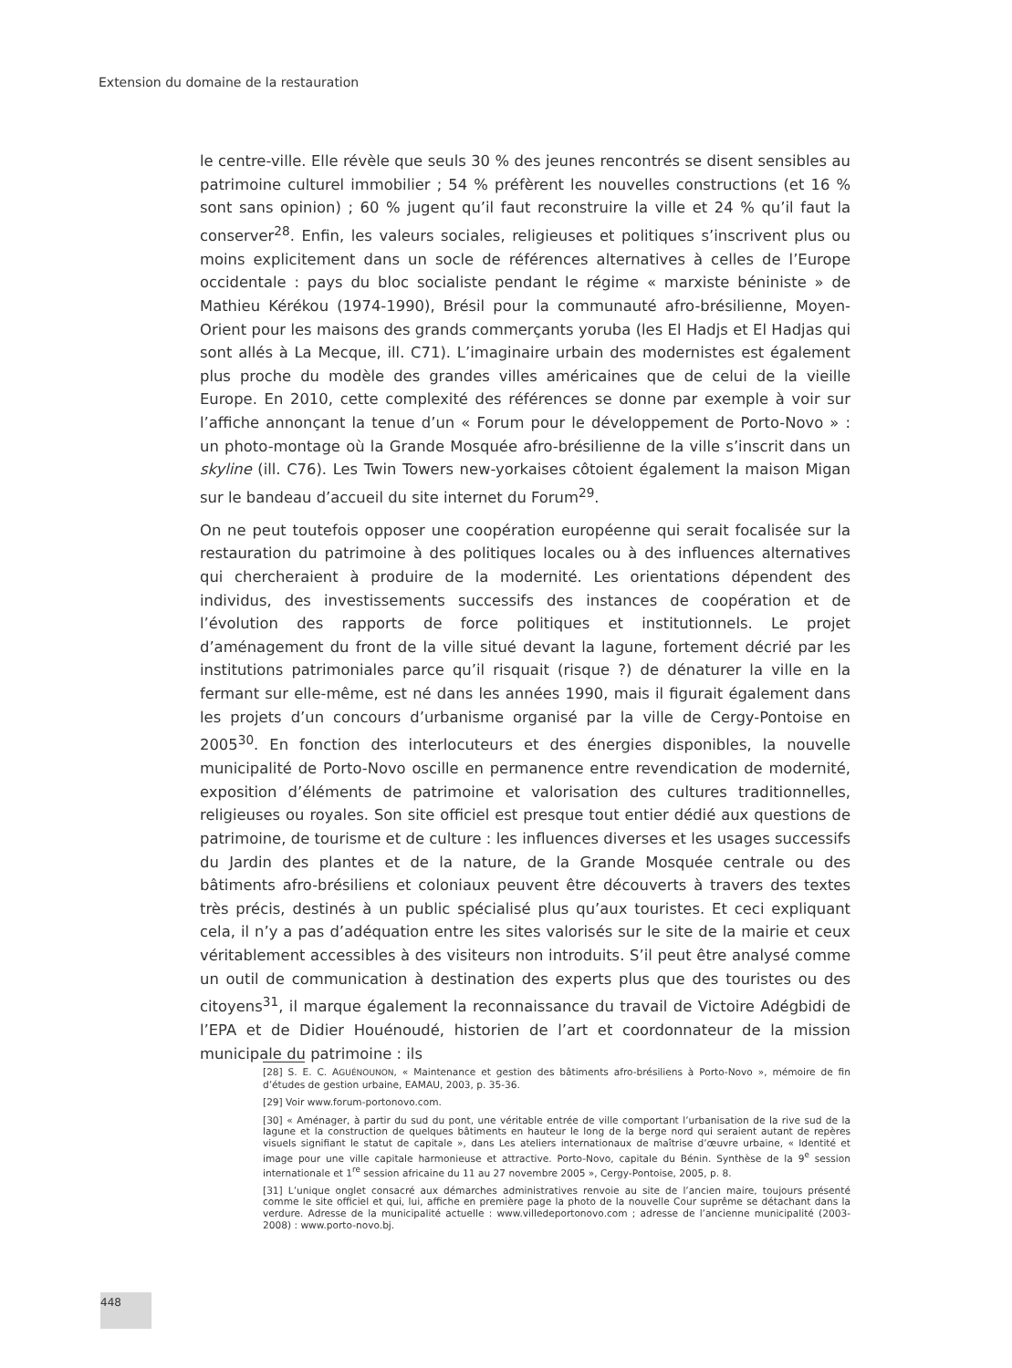Extension du domaine de la restauration
le centre-ville. Elle révèle que seuls 30 % des jeunes rencontrés se disent sensibles au patrimoine culturel immobilier ; 54 % préfèrent les nouvelles constructions (et 16 % sont sans opinion) ; 60 % jugent qu’il faut reconstruire la ville et 24 % qu’il faut la conserver<sup>28</sup>. Enfin, les valeurs sociales, religieuses et politiques s’inscrivent plus ou moins explicitement dans un socle de références alternatives à celles de l’Europe occidentale : pays du bloc socialiste pendant le régime « marxiste béniniste » de Mathieu Kérékou (1974-1990), Brésil pour la communauté afro-brésilienne, Moyen-Orient pour les maisons des grands commerçants yoruba (les El Hadjs et El Hadjas qui sont allés à La Mecque, ill. C71). L’imaginaire urbain des modernistes est également plus proche du modèle des grandes villes américaines que de celui de la vieille Europe. En 2010, cette complexité des références se donne par exemple à voir sur l’affiche annonçant la tenue d’un « Forum pour le développement de Porto-Novo » : un photo-montage où la Grande Mosquée afro-brésilienne de la ville s’inscrit dans un skyline (ill. C76). Les Twin Towers new-yorkaises côtoient également la maison Migan sur le bandeau d’accueil du site internet du Forum<sup>29</sup>.
On ne peut toutefois opposer une coopération européenne qui serait focalisée sur la restauration du patrimoine à des politiques locales ou à des influences alternatives qui chercheraient à produire de la modernité. Les orientations dépendent des individus, des investissements successifs des instances de coopération et de l’évolution des rapports de force politiques et institutionnels. Le projet d’aménagement du front de la ville situé devant la lagune, fortement décrié par les institutions patrimoniales parce qu’il risquait (risque ?) de dénaturer la ville en la fermant sur elle-même, est né dans les années 1990, mais il figurait également dans les projets d’un concours d’urbanisme organisé par la ville de Cergy-Pontoise en 2005<sup>30</sup>. En fonction des interlocuteurs et des énergies disponibles, la nouvelle municipalité de Porto-Novo oscille en permanence entre revendication de modernité, exposition d’éléments de patrimoine et valorisation des cultures traditionnelles, religieuses ou royales. Son site officiel est presque tout entier dédié aux questions de patrimoine, de tourisme et de culture : les influences diverses et les usages successifs du Jardin des plantes et de la nature, de la Grande Mosquée centrale ou des bâtiments afro-brésiliens et coloniaux peuvent être découverts à travers des textes très précis, destinés à un public spécialisé plus qu’aux touristes. Et ceci expliquant cela, il n’y a pas d’adéquation entre les sites valorisés sur le site de la mairie et ceux véritablement accessibles à des visiteurs non introduits. S’il peut être analysé comme un outil de communication à destination des experts plus que des touristes ou des citoyens<sup>31</sup>, il marque également la reconnaissance du travail de Victoire Adégbidi de l’EPA et de Didier Houénoudé, historien de l’art et coordonnateur de la mission municipale du patrimoine : ils
[28] S. E. C. AGUÉNOUNON, « Maintenance et gestion des bâtiments afro-brésiliens à Porto-Novo », mémoire de fin d’études de gestion urbaine, EAMAU, 2003, p. 35-36.
[29] Voir www.forum-portonovo.com.
[30] « Aménager, à partir du sud du pont, une véritable entrée de ville comportant l’urbanisation de la rive sud de la lagune et la construction de quelques bâtiments en hauteur le long de la berge nord qui seraient autant de repères visuels signifiant le statut de capitale », dans Les ateliers internationaux de maîtrise d’œuvre urbaine, « Identité et image pour une ville capitale harmonieuse et attractive. Porto-Novo, capitale du Bénin. Synthèse de la 9<sup>e</sup> session internationale et 1<sup>re</sup> session africaine du 11 au 27 novembre 2005 », Cergy-Pontoise, 2005, p. 8.
[31] L’unique onglet consacré aux démarches administratives renvoie au site de l’ancien maire, toujours présenté comme le site officiel et qui, lui, affiche en première page la photo de la nouvelle Cour suprême se détachant dans la verdure. Adresse de la municipalité actuelle : www.villedeportonovo.com ; adresse de l’ancienne municipalité (2003-2008) : www.porto-novo.bj.
448